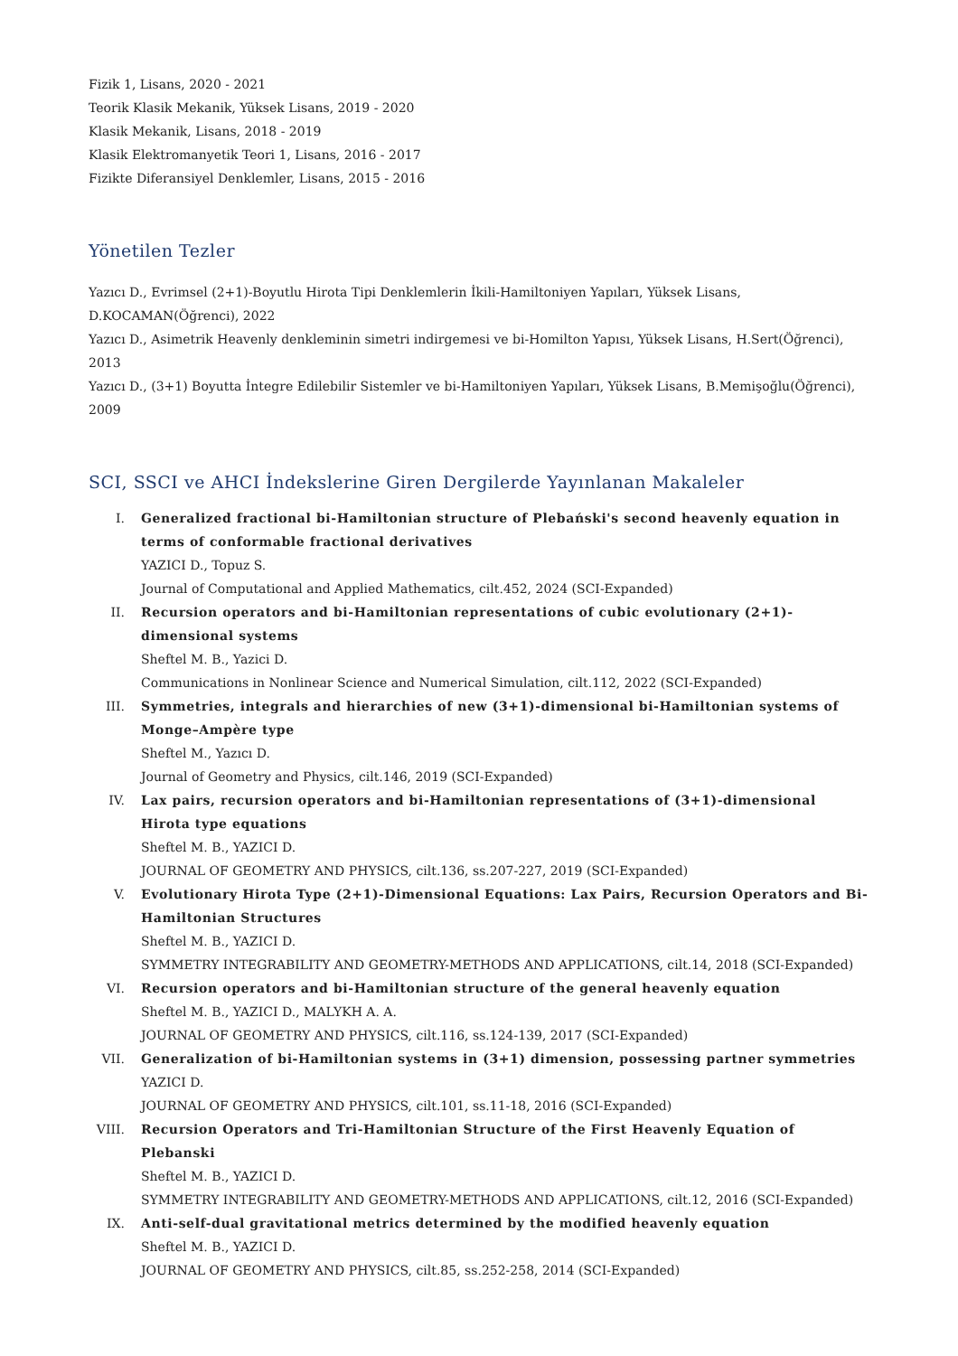Fizik 1, Lisans, 2020 - 2021
Teorik Klasik Mekanik, Yüksek Lisans, 2019 - 2020
Klasik Mekanik, Lisans, 2018 - 2019
Klasik Elektromanyetik Teori 1, Lisans, 2016 - 2017
Fizikte Diferansiyel Denklemler, Lisans, 2015 - 2016
Yönetilen Tezler
Yazıcı D., Evrimsel (2+1)-Boyutlu Hirota Tipi Denklemlerin İkili-Hamiltoniyen Yapıları, Yüksek Lisans, D.KOCAMAN(Öğrenci), 2022
Yazıcı D., Asimetrik Heavenly denkleminin simetri indirgemesi ve bi-Homilton Yapısı, Yüksek Lisans, H.Sert(Öğrenci), 2013
Yazıcı D., (3+1) Boyutta İntegre Edilebilir Sistemler ve bi-Hamiltoniyen Yapıları, Yüksek Lisans, B.Memişoğlu(Öğrenci), 2009
SCI, SSCI ve AHCI İndekslerine Giren Dergilerde Yayınlanan Makaleler
I. Generalized fractional bi-Hamiltonian structure of Plebański's second heavenly equation in terms of conformable fractional derivatives
YAZICI D., Topuz S.
Journal of Computational and Applied Mathematics, cilt.452, 2024 (SCI-Expanded)
II. Recursion operators and bi-Hamiltonian representations of cubic evolutionary (2+1)-dimensional systems
Sheftel M. B., Yazici D.
Communications in Nonlinear Science and Numerical Simulation, cilt.112, 2022 (SCI-Expanded)
III. Symmetries, integrals and hierarchies of new (3+1)-dimensional bi-Hamiltonian systems of Monge–Ampère type
Sheftel M., Yazıcı D.
Journal of Geometry and Physics, cilt.146, 2019 (SCI-Expanded)
IV. Lax pairs, recursion operators and bi-Hamiltonian representations of (3+1)-dimensional Hirota type equations
Sheftel M. B., YAZICI D.
JOURNAL OF GEOMETRY AND PHYSICS, cilt.136, ss.207-227, 2019 (SCI-Expanded)
V. Evolutionary Hirota Type (2+1)-Dimensional Equations: Lax Pairs, Recursion Operators and Bi-Hamiltonian Structures
Sheftel M. B., YAZICI D.
SYMMETRY INTEGRABILITY AND GEOMETRY-METHODS AND APPLICATIONS, cilt.14, 2018 (SCI-Expanded)
VI. Recursion operators and bi-Hamiltonian structure of the general heavenly equation
Sheftel M. B., YAZICI D., MALYKH A. A.
JOURNAL OF GEOMETRY AND PHYSICS, cilt.116, ss.124-139, 2017 (SCI-Expanded)
VII. Generalization of bi-Hamiltonian systems in (3+1) dimension, possessing partner symmetries
YAZICI D.
JOURNAL OF GEOMETRY AND PHYSICS, cilt.101, ss.11-18, 2016 (SCI-Expanded)
VIII.
Recursion Operators and Tri-Hamiltonian Structure of the First Heavenly Equation of Plebanski
Sheftel M. B., YAZICI D.
SYMMETRY INTEGRABILITY AND GEOMETRY-METHODS AND APPLICATIONS, cilt.12, 2016 (SCI-Expanded)
IX. Anti-self-dual gravitational metrics determined by the modified heavenly equation
Sheftel M. B., YAZICI D.
JOURNAL OF GEOMETRY AND PHYSICS, cilt.85, ss.252-258, 2014 (SCI-Expanded)